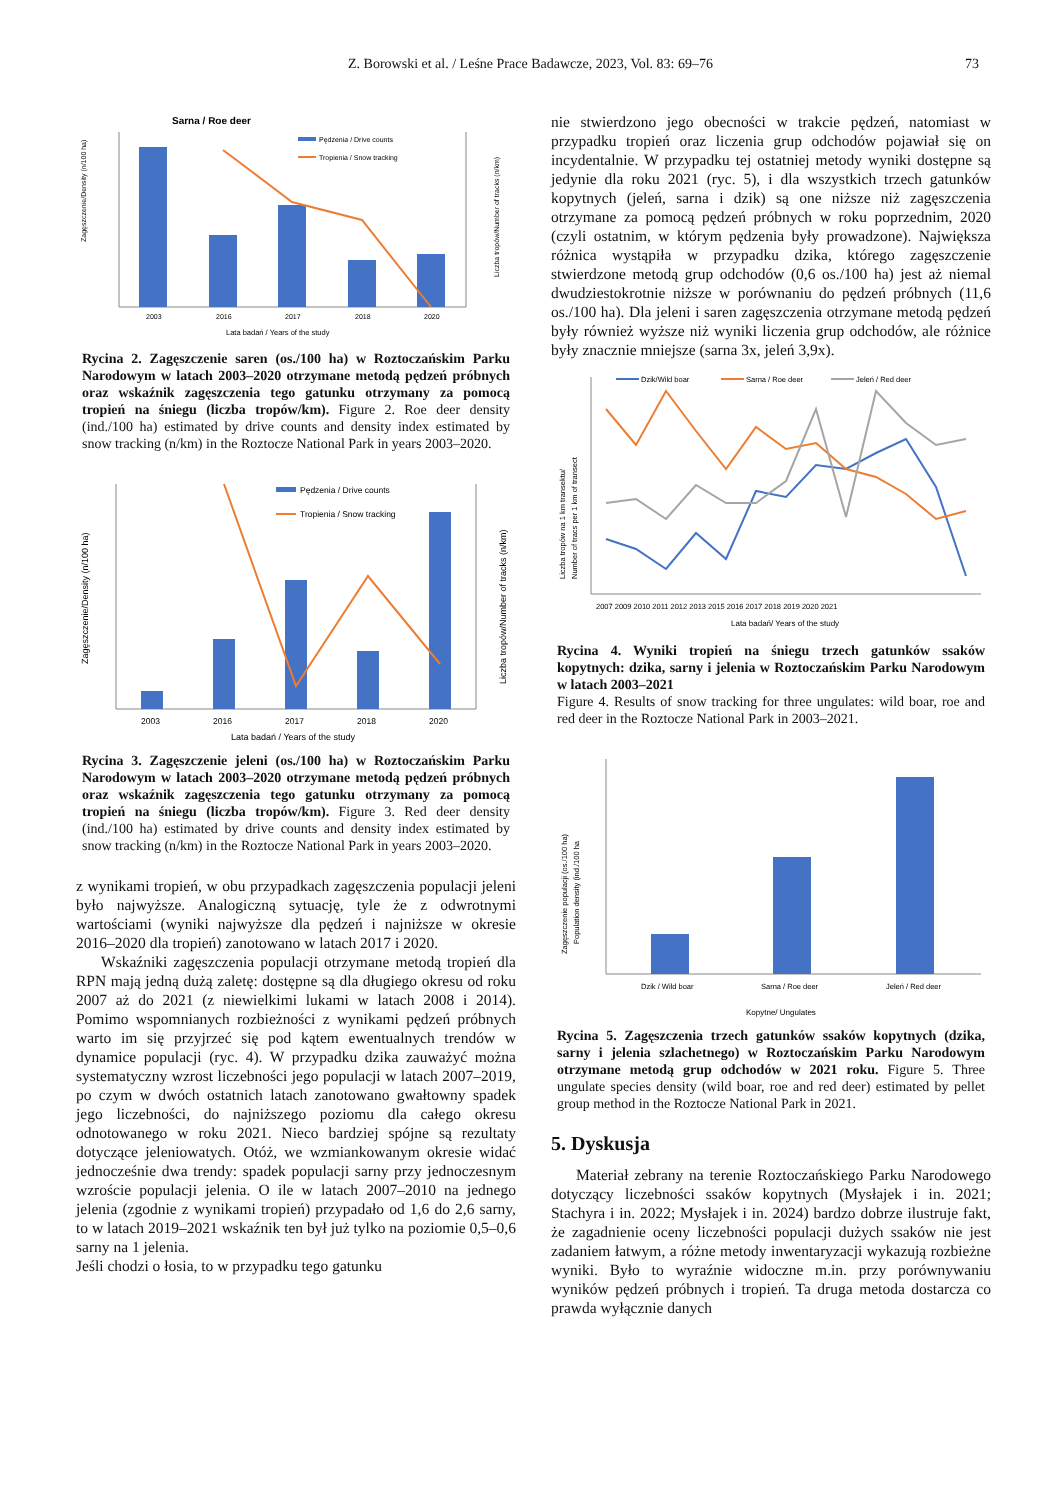Z. Borowski et al. / Leśne Prace Badawcze, 2023, Vol. 83: 69–76
73
Sarna / Roe deer
Pędzenia / Drive counts
Tropienia / Snow tracking
2003
2016
2017
2018
2020
Lata badań / Years of the study
Zagęszczenie/Density (n/100 ha)
Liczba tropów/Number of tracks (n/km)
Rycina 2. Zagęszczenie saren (os./100 ha) w Roztoczańskim Parku Narodowym w latach 2003–2020 otrzymane metodą pędzeń próbnych oraz wskaźnik zagęszczenia tego gatunku otrzymany za pomocą tropień na śniegu (liczba tropów/km). Figure 2. Roe deer density (ind./100 ha) estimated by drive counts and density index estimated by snow tracking (n/km) in the Roztocze National Park in years 2003–2020.
Pędzenia / Drive counts
Tropienia / Snow tracking
2003
2016
2017
2018
2020
Lata badań / Years of the study
Zagęszczenie/Density (n/100 ha)
Liczba tropów/Number of tracks (n/km)
Rycina 3. Zagęszczenie jeleni (os./100 ha) w Roztoczańskim Parku Narodowym w latach 2003–2020 otrzymane metodą pędzeń próbnych oraz wskaźnik zagęszczenia tego gatunku otrzymany za pomocą tropień na śniegu (liczba tropów/km). Figure 3. Red deer density (ind./100 ha) estimated by drive counts and density index estimated by snow tracking (n/km) in the Roztocze National Park in years 2003–2020.
z wynikami tropień, w obu przypadkach zagęszczenia populacji jeleni było najwyższe. Analogiczną sytuację, tyle że z odwrotnymi wartościami (wyniki najwyższe dla pędzeń i najniższe w okresie 2016–2020 dla tropień) zanotowano w latach 2017 i 2020.
Wskaźniki zagęszczenia populacji otrzymane metodą tropień dla RPN mają jedną dużą zaletę: dostępne są dla długiego okresu od roku 2007 aż do 2021 (z niewielkimi lukami w latach 2008 i 2014). Pomimo wspomnianych rozbieżności z wynikami pędzeń próbnych warto im się przyjrzeć się pod kątem ewentualnych trendów w dynamice populacji (ryc. 4). W przypadku dzika zauważyć można systematyczny wzrost liczebności jego populacji w latach 2007–2019, po czym w dwóch ostatnich latach zanotowano gwałtowny spadek jego liczebności, do najniższego poziomu dla całego okresu odnotowanego w roku 2021. Nieco bardziej spójne są rezultaty dotyczące jeleniowatych. Otóż, we wzmiankowanym okresie widać jednocześnie dwa trendy: spadek populacji sarny przy jednoczesnym wzroście populacji jelenia. O ile w latach 2007–2010 na jednego jelenia (zgodnie z wynikami tropień) przypadało od 1,6 do 2,6 sarny, to w latach 2019–2021 wskaźnik ten był już tylko na poziomie 0,5–0,6 sarny na 1 jelenia.
Jeśli chodzi o łosia, to w przypadku tego gatunku
nie stwierdzono jego obecności w trakcie pędzeń, natomiast w przypadku tropień oraz liczenia grup odchodów pojawiał się on incydentalnie. W przypadku tej ostatniej metody wyniki dostępne są jedynie dla roku 2021 (ryc. 5), i dla wszystkich trzech gatunków kopytnych (jeleń, sarna i dzik) są one niższe niż zagęszczenia otrzymane za pomocą pędzeń próbnych w roku poprzednim, 2020 (czyli ostatnim, w którym pędzenia były prowadzone). Największa różnica wystąpiła w przypadku dzika, którego zagęszczenie stwierdzone metodą grup odchodów (0,6 os./100 ha) jest aż niemal dwudziestokrotnie niższe w porównaniu do pędzeń próbnych (11,6 os./100 ha). Dla jeleni i saren zagęszczenia otrzymane metodą pędzeń były również wyższe niż wyniki liczenia grup odchodów, ale różnice były znacznie mniejsze (sarna 3x, jeleń 3,9x).
Dzik/Wild boar
Sarna / Roe deer
Jeleń / Red deer
2007 2009 2010 2011 2012 2013 2015 2016 2017 2018 2019 2020 2021
Lata badań/ Years of the study
Liczba tropów na 1 km transektu/
Number of tracs per 1 km of transect
Rycina 4. Wyniki tropień na śniegu trzech gatunków ssaków kopytnych: dzika, sarny i jelenia w Roztoczańskim Parku Narodowym w latach 2003–2021
Figure 4. Results of snow tracking for three ungulates: wild boar, roe and red deer in the Roztocze National Park in 2003–2021.
Dzik / Wild boar
Sarna / Roe deer
Jeleń / Red deer
Kopytne/ Ungulates
Zagęszczenie populacji (os./100 ha)
Population density (ind./100 ha
Rycina 5. Zagęszczenia trzech gatunków ssaków kopytnych (dzika, sarny i jelenia szlachetnego) w Roztoczańskim Parku Narodowym otrzymane metodą grup odchodów w 2021 roku. Figure 5. Three ungulate species density (wild boar, roe and red deer) estimated by pellet group method in the Roztocze National Park in 2021.
5. Dyskusja
Materiał zebrany na terenie Roztoczańskiego Parku Narodowego dotyczący liczebności ssaków kopytnych (Mysłajek i in. 2021; Stachyra i in. 2022; Mysłajek i in. 2024) bardzo dobrze ilustruje fakt, że zagadnienie oceny liczebności populacji dużych ssaków nie jest zadaniem łatwym, a różne metody inwentaryzacji wykazują rozbieżne wyniki. Było to wyraźnie widoczne m.in. przy porównywaniu wyników pędzeń próbnych i tropień. Ta druga metoda dostarcza co prawda wyłącznie danych